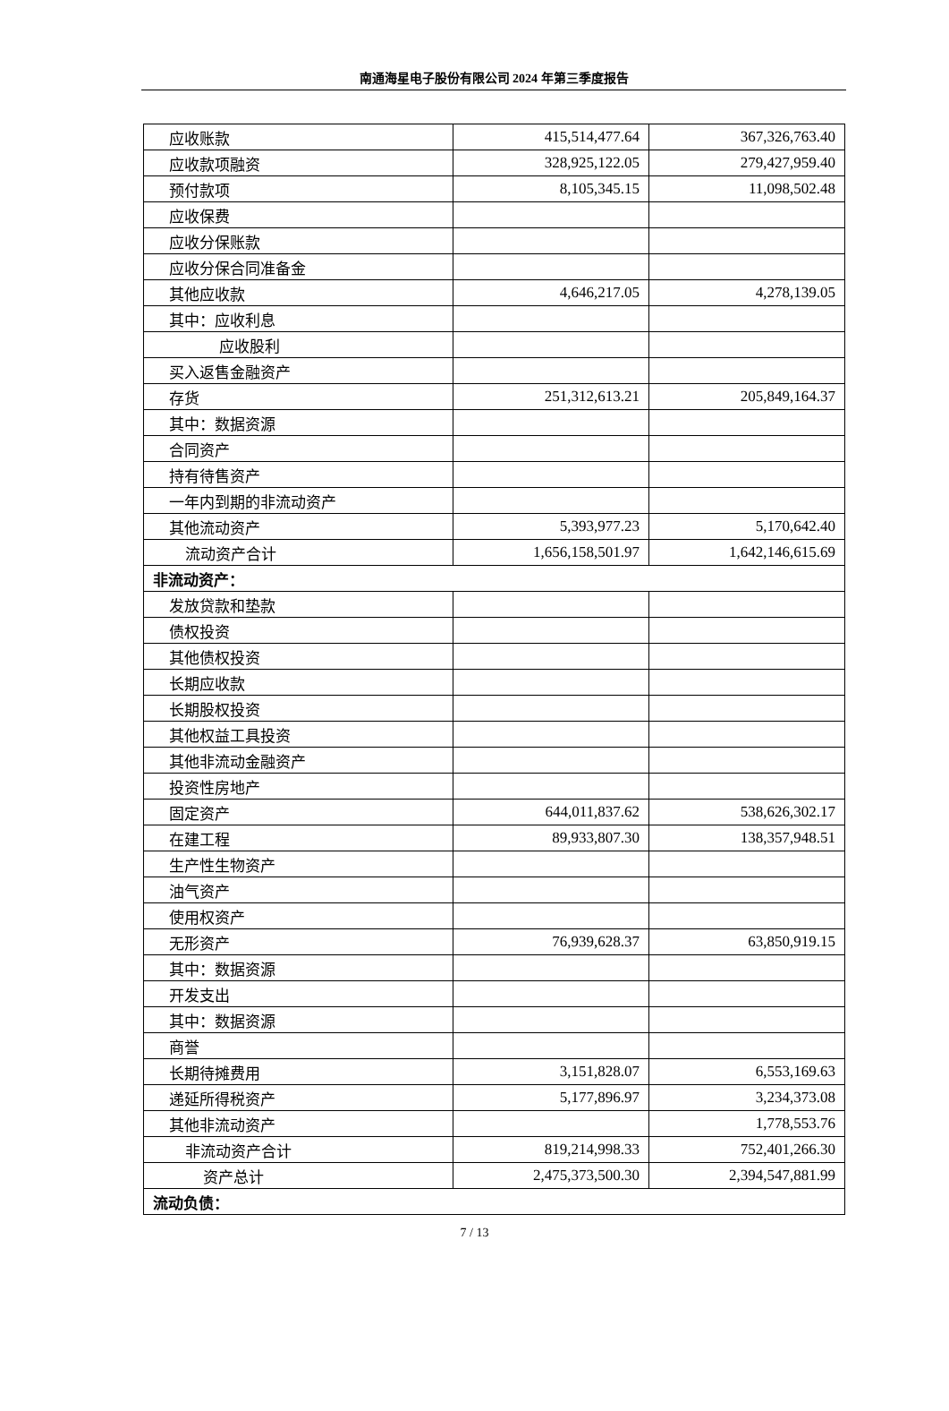南通海星电子股份有限公司 2024 年第三季度报告
| 应收账款 | 415,514,477.64 | 367,326,763.40 |
| 应收款项融资 | 328,925,122.05 | 279,427,959.40 |
| 预付款项 | 8,105,345.15 | 11,098,502.48 |
| 应收保费 | | |
| 应收分保账款 | | |
| 应收分保合同准备金 | | |
| 其他应收款 | 4,646,217.05 | 4,278,139.05 |
| 其中：应收利息 | | |
| 应收股利 | | |
| 买入返售金融资产 | | |
| 存货 | 251,312,613.21 | 205,849,164.37 |
| 其中：数据资源 | | |
| 合同资产 | | |
| 持有待售资产 | | |
| 一年内到期的非流动资产 | | |
| 其他流动资产 | 5,393,977.23 | 5,170,642.40 |
| 流动资产合计 | 1,656,158,501.97 | 1,642,146,615.69 |
| 非流动资产： | | |
| 发放贷款和垫款 | | |
| 债权投资 | | |
| 其他债权投资 | | |
| 长期应收款 | | |
| 长期股权投资 | | |
| 其他权益工具投资 | | |
| 其他非流动金融资产 | | |
| 投资性房地产 | | |
| 固定资产 | 644,011,837.62 | 538,626,302.17 |
| 在建工程 | 89,933,807.30 | 138,357,948.51 |
| 生产性生物资产 | | |
| 油气资产 | | |
| 使用权资产 | | |
| 无形资产 | 76,939,628.37 | 63,850,919.15 |
| 其中：数据资源 | | |
| 开发支出 | | |
| 其中：数据资源 | | |
| 商誉 | | |
| 长期待摊费用 | 3,151,828.07 | 6,553,169.63 |
| 递延所得税资产 | 5,177,896.97 | 3,234,373.08 |
| 其他非流动资产 | | 1,778,553.76 |
| 非流动资产合计 | 819,214,998.33 | 752,401,266.30 |
| 资产总计 | 2,475,373,500.30 | 2,394,547,881.99 |
| 流动负债： | | |
7 / 13